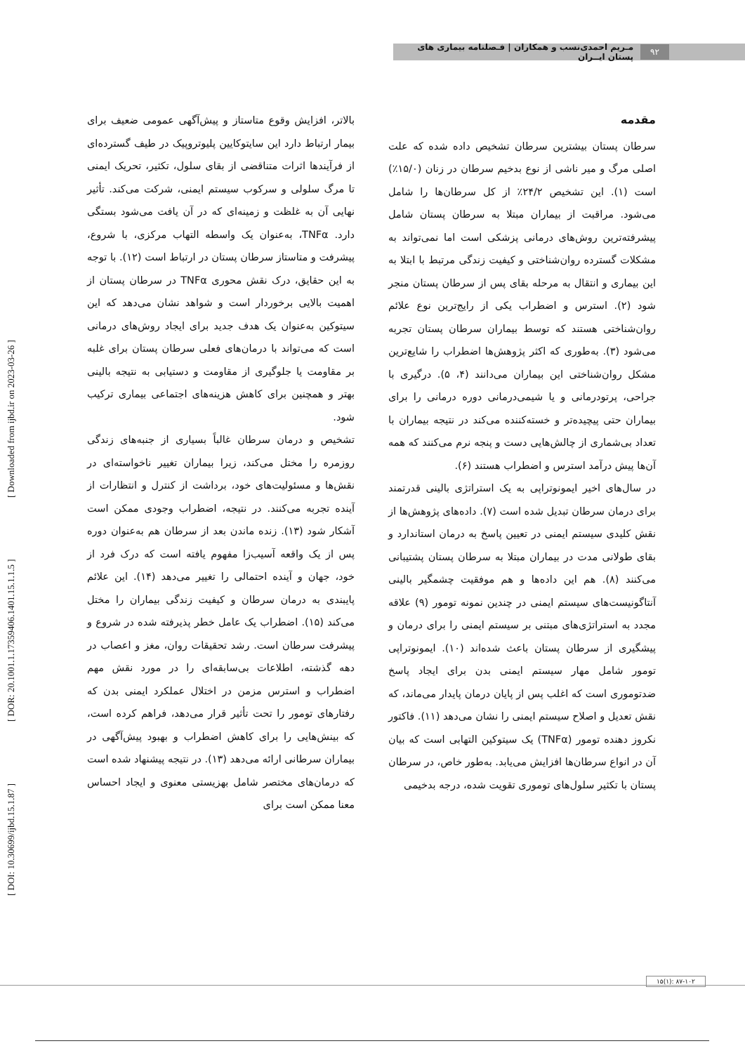۹۲ مـریم احمدی‌نسب و همکاران | فـصلنامه بیماری های پستان ایــران
[ DOI: 10.30699/ijbd.15.1.87 ] [ DOR: 20.1001.1.17359406.1401.15.1.1.5 ] [ Downloaded from ijbd.ir on 2023-03-26 ]
مقدمه
سرطان پستان بیشترین سرطان تشخیص داده شده که علت اصلی مرگ و میر ناشی از نوع بدخیم سرطان در زنان (۱۵/۰٪) است (۱). این تشخیص ۲۴/۲٪ از کل سرطان‌ها را شامل می‌شود. مراقبت از بیماران مبتلا به سرطان پستان شامل پیشرفته‌ترین روش‌های درمانی پزشکی است اما نمی‌تواند به مشکلات گسترده روان‌شناختی و کیفیت زندگی مرتبط با ابتلا به این بیماری و انتقال به مرحله بقای پس از سرطان پستان منجر شود (۲). استرس و اضطراب یکی از رایج‌ترین نوع علائم روان‌شناختی هستند که توسط بیماران سرطان پستان تجربه می‌شود (۳). به‌طوری که اکثر پژوهش‌ها اضطراب را شایع‌ترین مشکل روان‌شناختی این بیماران می‌دانند (۴، ۵). درگیری با جراحی، پرتودرمانی و یا شیمی‌درمانی دوره درمانی را برای بیماران حتی پیچیده‌تر و خسته‌کننده می‌کند در نتیجه بیماران با تعداد بی‌شماری از چالش‌هایی دست و پنجه نرم می‌کنند که همه آن‌ها پیش درآمد استرس و اضطراب هستند (۶).
در سال‌های اخیر ایمونوتراپی به یک استراتژی بالینی قدرتمند برای درمان سرطان تبدیل شده است (۷). داده‌های پژوهش‌ها از نقش کلیدی سیستم ایمنی در تعیین پاسخ به درمان استاندارد و بقای طولانی مدت در بیماران مبتلا به سرطان پستان پشتیبانی می‌کنند (۸). هم این داده‌ها و هم موفقیت چشمگیر بالینی آنتاگونیست‌های سیستم ایمنی در چندین نمونه تومور (۹) علاقه مجدد به استراتژی‌های مبتنی بر سیستم ایمنی را برای درمان و پیشگیری از سرطان پستان باعث شده‌اند (۱۰). ایمونوتراپی تومور شامل مهار سیستم ایمنی بدن برای ایجاد پاسخ ضدتوموری است که اغلب پس از پایان درمان پایدار می‌ماند، که نقش تعدیل و اصلاح سیستم ایمنی را نشان می‌دهد (۱۱). فاکتور نکروز دهنده تومور (TNFα) یک سیتوکین التهابی است که بیان آن در انواع سرطان‌ها افزایش می‌یابد. به‌طور خاص، در سرطان پستان با تکثیر سلول‌های توموری تقویت شده، درجه بدخیمی
بالاتر، افزایش وقوع متاستاز و پیش‌آگهی عمومی ضعیف برای بیمار ارتباط دارد این سایتوکایین پلیوتروپیک در طیف گسترده‌ای از فرآیندها اثرات متناقضی از بقای سلول، تکثیر، تحریک ایمنی تا مرگ سلولی و سرکوب سیستم ایمنی، شرکت می‌کند. تأثیر نهایی آن به غلظت و زمینه‌ای که در آن یافت می‌شود بستگی دارد. TNFα، به‌عنوان یک واسطه التهاب مرکزی، با شروع، پیشرفت و متاستاز سرطان پستان در ارتباط است (۱۲). با توجه به این حقایق، درک نقش محوری TNFα در سرطان پستان از اهمیت بالایی برخوردار است و شواهد نشان می‌دهد که این سیتوکین به‌عنوان یک هدف جدید برای ایجاد روش‌های درمانی است که می‌تواند با درمان‌های فعلی سرطان پستان برای غلبه بر مقاومت یا جلوگیری از مقاومت و دستیابی به نتیجه بالینی بهتر و همچنین برای کاهش هزینه‌های اجتماعی بیماری ترکیب شود.
تشخیص و درمان سرطان غالباً بسیاری از جنبه‌های زندگی روزمره را مختل می‌کند، زیرا بیماران تغییر ناخواسته‌ای در نقش‌ها و مسئولیت‌های خود، برداشت از کنترل و انتظارات از آینده تجربه می‌کنند. در نتیجه، اضطراب وجودی ممکن است آشکار شود (۱۳). زنده ماندن بعد از سرطان هم به‌عنوان دوره پس از یک واقعه آسیب‌زا مفهوم یافته است که درک فرد از خود، جهان و آینده احتمالی را تغییر می‌دهد (۱۴). این علائم پایبندی به درمان سرطان و کیفیت زندگی بیماران را مختل می‌کند (۱۵). اضطراب یک عامل خطر پذیرفته شده در شروع و پیشرفت سرطان است. رشد تحقیقات روان، مغز و اعصاب در دهه گذشته، اطلاعات بی‌سابقه‌ای را در مورد نقش مهم اضطراب و استرس مزمن در اختلال عملکرد ایمنی بدن که رفتارهای تومور را تحت تأثیر قرار می‌دهد، فراهم کرده است، که بینش‌هایی را برای کاهش اضطراب و بهبود پیش‌آگهی در بیماران سرطانی ارائه می‌دهد (۱۳). در نتیجه پیشنهاد شده است که درمان‌های مختصر شامل بهزیستی معنوی و ایجاد احساس معنا ممکن است برای
۱۵(۱): ۸۷-۱۰۲